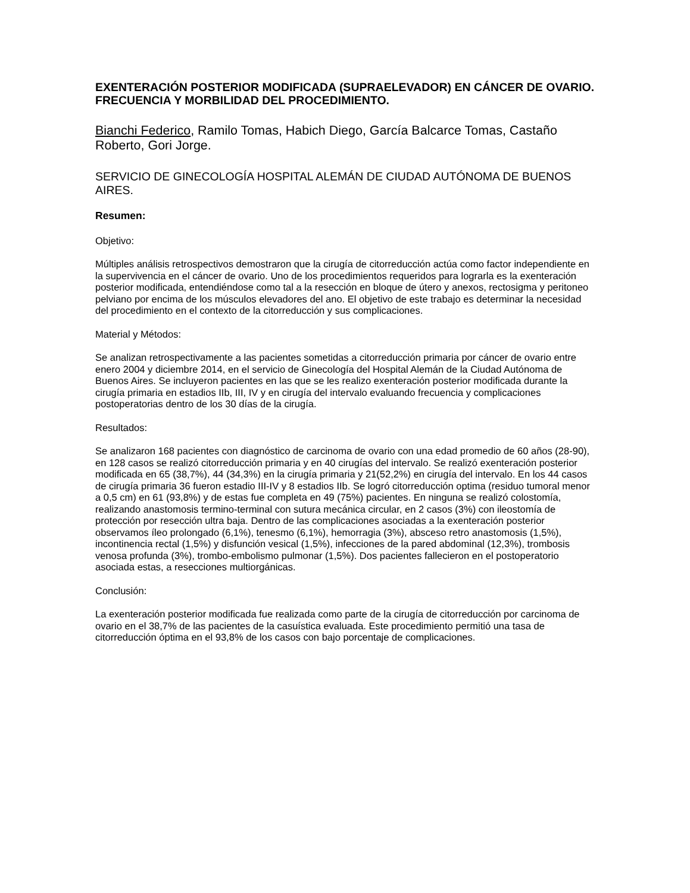EXENTERACIÓN POSTERIOR MODIFICADA (SUPRAELEVADOR) EN CÁNCER DE OVARIO. FRECUENCIA Y MORBILIDAD DEL PROCEDIMIENTO.
Bianchi Federico, Ramilo Tomas, Habich Diego, García Balcarce Tomas, Castaño Roberto, Gori Jorge.
SERVICIO DE GINECOLOGÍA HOSPITAL ALEMÁN DE CIUDAD AUTÓNOMA DE BUENOS AIRES.
Resumen:
Objetivo:
Múltiples análisis retrospectivos demostraron que la cirugía de citorreducción actúa como factor independiente en la supervivencia en el cáncer de ovario. Uno de los procedimientos requeridos para lograrla es la exenteración posterior modificada, entendiéndose como tal a la resección en bloque de útero y anexos, rectosigma y peritoneo pelviano por encima de los músculos elevadores del ano. El objetivo de este trabajo es determinar la necesidad del procedimiento en el contexto de la citorreducción y sus complicaciones.
Material y Métodos:
Se analizan retrospectivamente a las pacientes sometidas a citorreducción primaria por cáncer de ovario entre enero 2004 y diciembre 2014, en el servicio de Ginecología del Hospital Alemán de la Ciudad Autónoma de Buenos Aires. Se incluyeron pacientes en las que se les realizo exenteración posterior modificada durante la cirugía primaria en estadios IIb, III, IV y en cirugía del intervalo evaluando frecuencia y complicaciones postoperatorias dentro de los 30 días de la cirugía.
Resultados:
Se analizaron 168 pacientes con diagnóstico de carcinoma de ovario con una edad promedio de 60 años (28-90), en 128 casos se realizó citorreducción primaria y en 40 cirugías del intervalo. Se realizó exenteración posterior modificada en 65 (38,7%), 44 (34,3%) en la cirugía primaria y 21(52,2%) en cirugía del intervalo. En los 44 casos de cirugía primaria 36 fueron estadio III-IV y 8 estadios IIb. Se logró citorreducción optima (residuo tumoral menor a 0,5 cm) en 61 (93,8%) y de estas fue completa en 49 (75%) pacientes. En ninguna se realizó colostomía, realizando anastomosis termino-terminal con sutura mecánica circular, en 2 casos (3%) con ileostomía de protección por resección ultra baja. Dentro de las complicaciones asociadas a la exenteración posterior observamos íleo prolongado (6,1%), tenesmo (6,1%), hemorragia (3%), absceso retro anastomosis (1,5%), incontinencia rectal (1,5%) y disfunción vesical (1,5%), infecciones de la pared abdominal (12,3%), trombosis venosa profunda (3%), trombo-embolismo pulmonar (1,5%). Dos pacientes fallecieron en el postoperatorio asociada estas, a resecciones multiorgánicas.
Conclusión:
La exenteración posterior modificada fue realizada como parte de la cirugía de citorreducción por carcinoma de ovario en el 38,7% de las pacientes de la casuística evaluada. Este procedimiento permitió una tasa de citorreducción óptima en el 93,8% de los casos con bajo porcentaje de complicaciones.